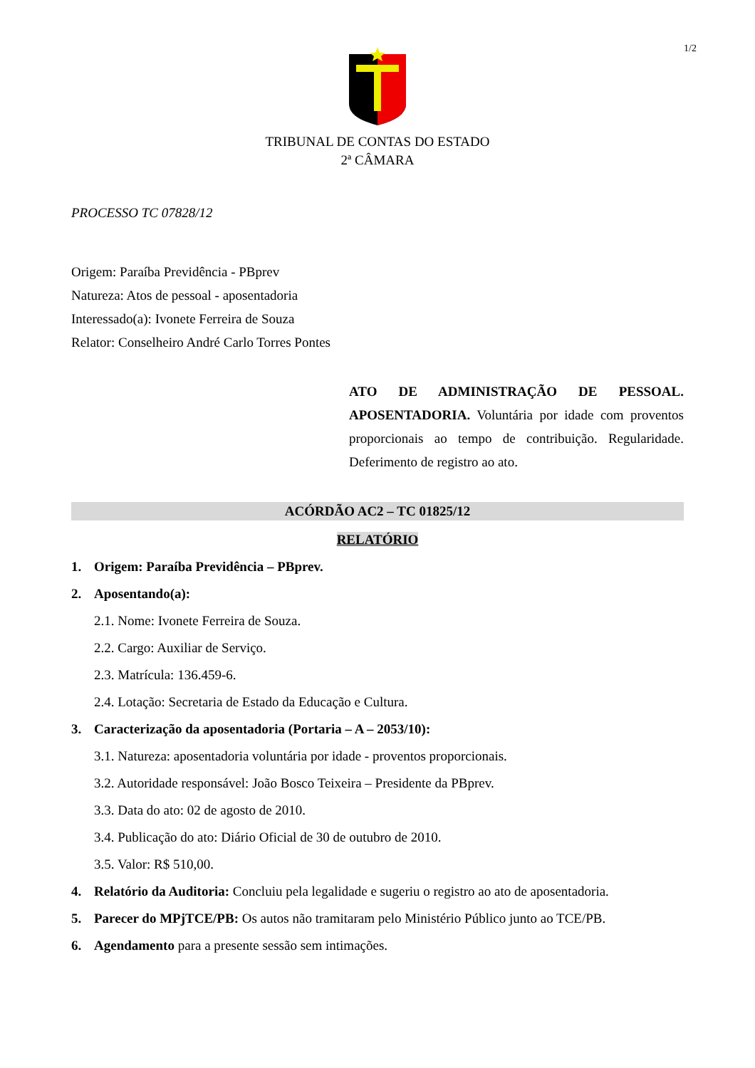1/2
TRIBUNAL DE CONTAS DO ESTADO
2ª CÂMARA
PROCESSO TC 07828/12
Origem: Paraíba Previdência - PBprev
Natureza: Atos de pessoal - aposentadoria
Interessado(a): Ivonete Ferreira de Souza
Relator: Conselheiro André Carlo Torres Pontes
ATO DE ADMINISTRAÇÃO DE PESSOAL. APOSENTADORIA. Voluntária por idade com proventos proporcionais ao tempo de contribuição. Regularidade. Deferimento de registro ao ato.
ACÓRDÃO AC2 – TC 01825/12
RELATÓRIO
1. Origem: Paraíba Previdência – PBprev.
2. Aposentando(a):
2.1. Nome: Ivonete Ferreira de Souza.
2.2. Cargo: Auxiliar de Serviço.
2.3. Matrícula: 136.459-6.
2.4. Lotação: Secretaria de Estado da Educação e Cultura.
3. Caracterização da aposentadoria (Portaria – A – 2053/10):
3.1. Natureza: aposentadoria voluntária por idade - proventos proporcionais.
3.2. Autoridade responsável: João Bosco Teixeira – Presidente da PBprev.
3.3. Data do ato: 02 de agosto de 2010.
3.4. Publicação do ato: Diário Oficial de 30 de outubro de 2010.
3.5. Valor: R$ 510,00.
4. Relatório da Auditoria: Concluiu pela legalidade e sugeriu o registro ao ato de aposentadoria.
5. Parecer do MPjTCE/PB: Os autos não tramitaram pelo Ministério Público junto ao TCE/PB.
6. Agendamento para a presente sessão sem intimações.